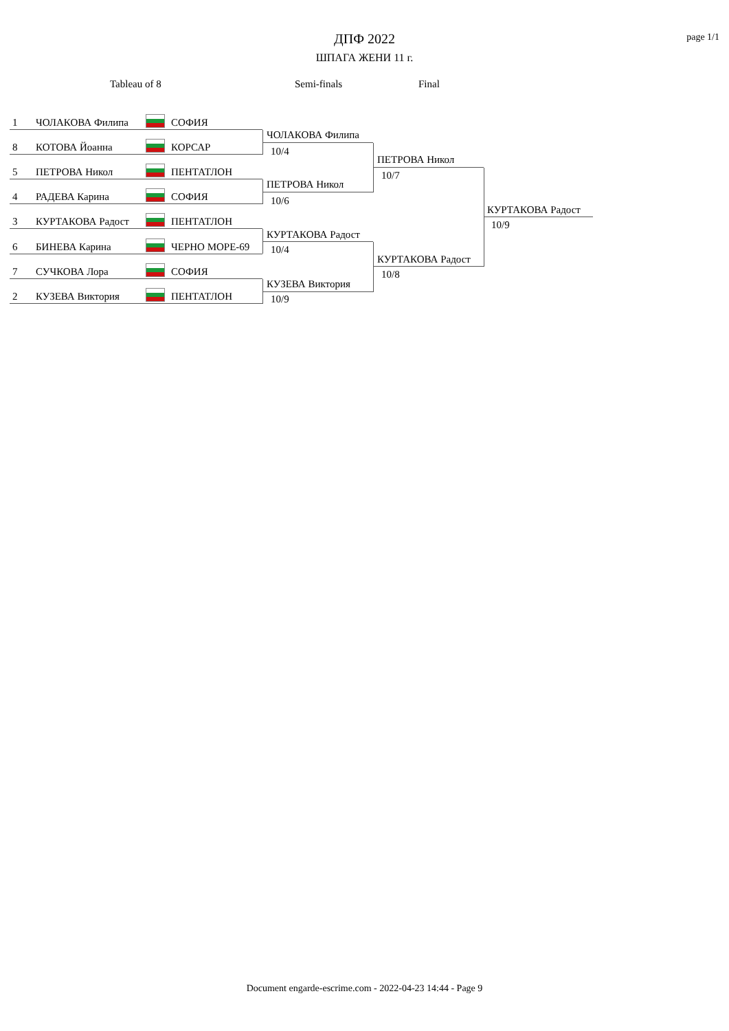ДПФ 2022
ШПАГА ЖЕНИ 11 г.
page 1/1
Tableau of 8 Semi-finals Final
1 ЧОЛАКОВА Филипа СОФИЯ
8 КОТОВА Йоанна КОРСАР
5 ПЕТРОВА Никол ПЕНТАТЛОН
4 РАДЕВА Карина СОФИЯ
3 КУРТАКОВА Радост ПЕНТАТЛОН
6 БИНЕВА Карина ЧЕРНО МОРЕ-69
7 СУЧКОВА Лора СОФИЯ
2 КУЗЕВА Виктория ПЕНТАТЛОН
ЧОЛАКОВА Филипа
10/4
ПЕТРОВА Никол
10/6
КУРТАКОВА Радост
10/4
КУЗЕВА Виктория
10/9
ПЕТРОВА Никол
10/7
КУРТАКОВА Радост
10/8
КУРТАКОВА Радост
10/9
Document engarde-escrime.com - 2022-04-23 14:44 - Page 9